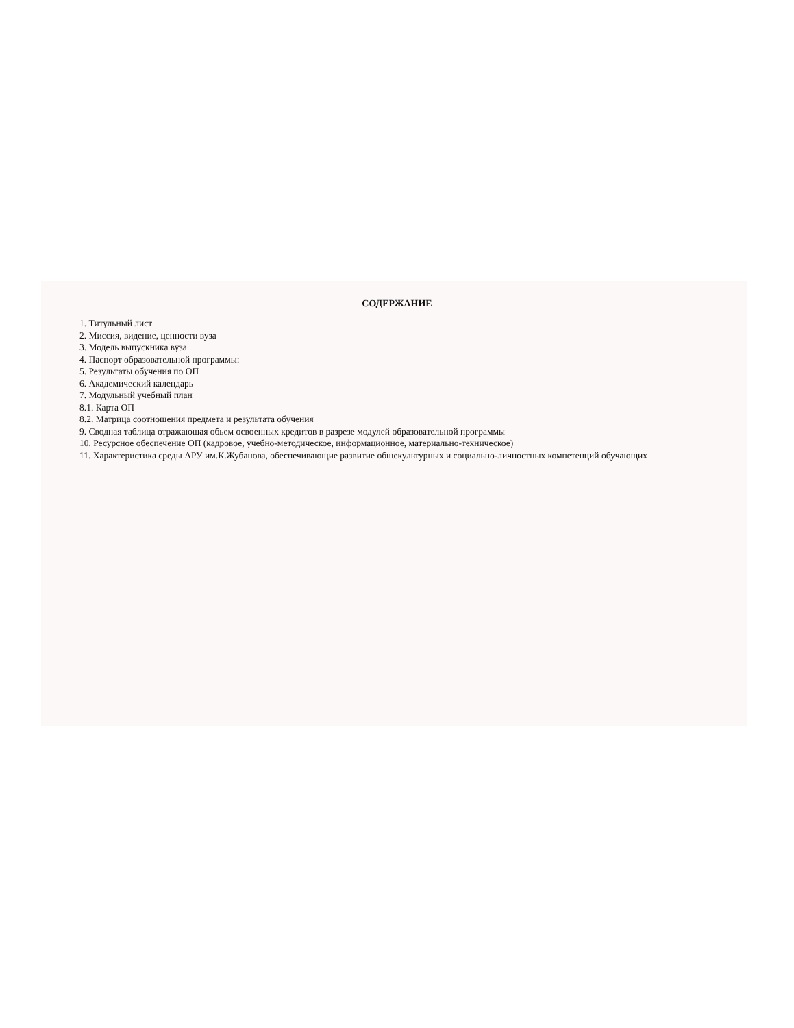СОДЕРЖАНИЕ
1. Титульный лист
2. Миссия, видение, ценности вуза
3. Модель выпускника вуза
4. Паспорт образовательной программы:
5. Результаты обучения по ОП
6. Академический календарь
7. Модульный учебный план
8.1. Карта ОП
8.2. Матрица соотношения предмета и результата обучения
9. Сводная таблица отражающая обьем освоенных кредитов в разрезе модулей образовательной программы
10. Ресурсное обеспечение ОП (кадровое, учебно-методическое, информационное, материально-техническое)
11. Характеристика среды АРУ им.К.Жубанова, обеспечивающие развитие общекультурных и социально-личностных компетенций обучающих